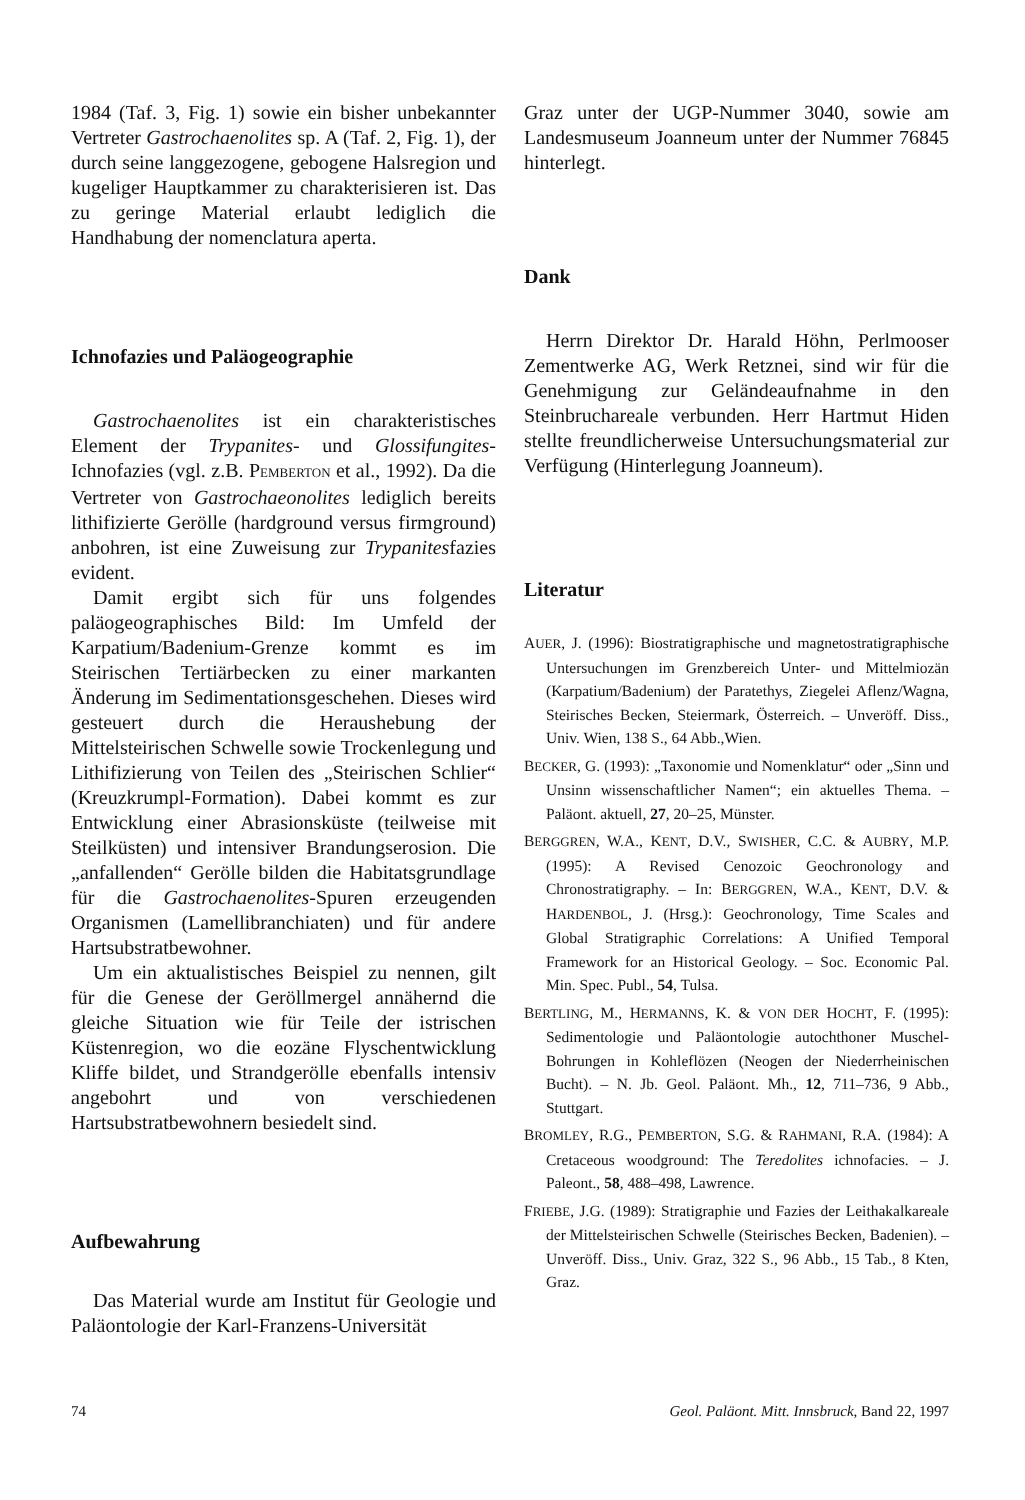1984 (Taf. 3, Fig. 1) sowie ein bisher unbekannter Vertreter Gastrochaenolites sp. A (Taf. 2, Fig. 1), der durch seine langgezogene, gebogene Halsregion und kugeliger Hauptkammer zu charakterisieren ist. Das zu geringe Material erlaubt lediglich die Handhabung der nomenclatura aperta.
Ichnofazies und Paläogeographie
Gastrochaenolites ist ein charakteristisches Element der Trypanites- und Glossifungites-Ichnofazies (vgl. z.B. PEMBERTON et al., 1992). Da die Vertreter von Gastrochaeonolites lediglich bereits lithifizierte Gerölle (hardground versus firmground) anbohren, ist eine Zuweisung zur Trypanitesfazies evident.
Damit ergibt sich für uns folgendes paläogeographisches Bild: Im Umfeld der Karpatium/Badenium-Grenze kommt es im Steirischen Tertiärbecken zu einer markanten Änderung im Sedimentationsgeschehen. Dieses wird gesteuert durch die Heraushebung der Mittelsteirischen Schwelle sowie Trockenlegung und Lithifizierung von Teilen des „Steirischen Schlier“ (Kreuzkrumpl-Formation). Dabei kommt es zur Entwicklung einer Abrasionsküste (teilweise mit Steilküsten) und intensiver Brandungserosion. Die „anfallenden“ Gerölle bilden die Habitatsgrundlage für die Gastrochaenolites-Spuren erzeugenden Organismen (Lamellibranchiaten) und für andere Hartsubstratbewohner.
Um ein aktualistisches Beispiel zu nennen, gilt für die Genese der Geröllmergel annähernd die gleiche Situation wie für Teile der istrischen Küstenregion, wo die eozäne Flyschentwicklung Kliffe bildet, und Strandgerölle ebenfalls intensiv angebohrt und von verschiedenen Hartsubstratbewohnern besiedelt sind.
Aufbewahrung
Das Material wurde am Institut für Geologie und Paläontologie der Karl-Franzens-Universität
Graz unter der UGP-Nummer 3040, sowie am Landesmuseum Joanneum unter der Nummer 76845 hinterlegt.
Dank
Herrn Direktor Dr. Harald Höhn, Perlmooser Zementwerke AG, Werk Retznei, sind wir für die Genehmigung zur Geländeaufnahme in den Steinbruchareale verbunden. Herr Hartmut Hiden stellte freundlicherweise Untersuchungsmaterial zur Verfügung (Hinterlegung Joanneum).
Literatur
AUER, J. (1996): Biostratigraphische und magnetostratigraphische Untersuchungen im Grenzbereich Unter- und Mittelmiozän (Karpatium/Badenium) der Paratethys, Ziegelei Aflenz/Wagna, Steirisches Becken, Steiermark, Österreich. – Unveröff. Diss., Univ. Wien, 138 S., 64 Abb.,Wien.
BECKER, G. (1993): „Taxonomie und Nomenklatur“ oder „Sinn und Unsinn wissenschaftlicher Namen“; ein aktuelles Thema. – Paläont. aktuell, 27, 20–25, Münster.
BERGGREN, W.A., KENT, D.V., SWISHER, C.C. & AUBRY, M.P. (1995): A Revised Cenozoic Geochronology and Chronostratigraphy. – In: BERGGREN, W.A., KENT, D.V. & HARDENBOL, J. (Hrsg.): Geochronology, Time Scales and Global Stratigraphic Correlations: A Unified Temporal Framework for an Historical Geology. – Soc. Economic Pal. Min. Spec. Publ., 54, Tulsa.
BERTLING, M., HERMANNS, K. & VON DER HOCHT, F. (1995): Sedimentologie und Paläontologie autochthoner Muschel-Bohrungen in Kohleflözen (Neogen der Niederrheinischen Bucht). – N. Jb. Geol. Paläont. Mh., 12, 711–736, 9 Abb., Stuttgart.
BROMLEY, R.G., PEMBERTON, S.G. & RAHMANI, R.A. (1984): A Cretaceous woodground: The Teredolites ichnofacies. – J. Paleont., 58, 488–498, Lawrence.
FRIEBE, J.G. (1989): Stratigraphie und Fazies der Leithakalkareale der Mittelsteirischen Schwelle (Steirisches Becken, Badenien). – Unveröff. Diss., Univ. Graz, 322 S., 96 Abb., 15 Tab., 8 Kten, Graz.
74 Geol. Paläont. Mitt. Innsbruck, Band 22, 1997